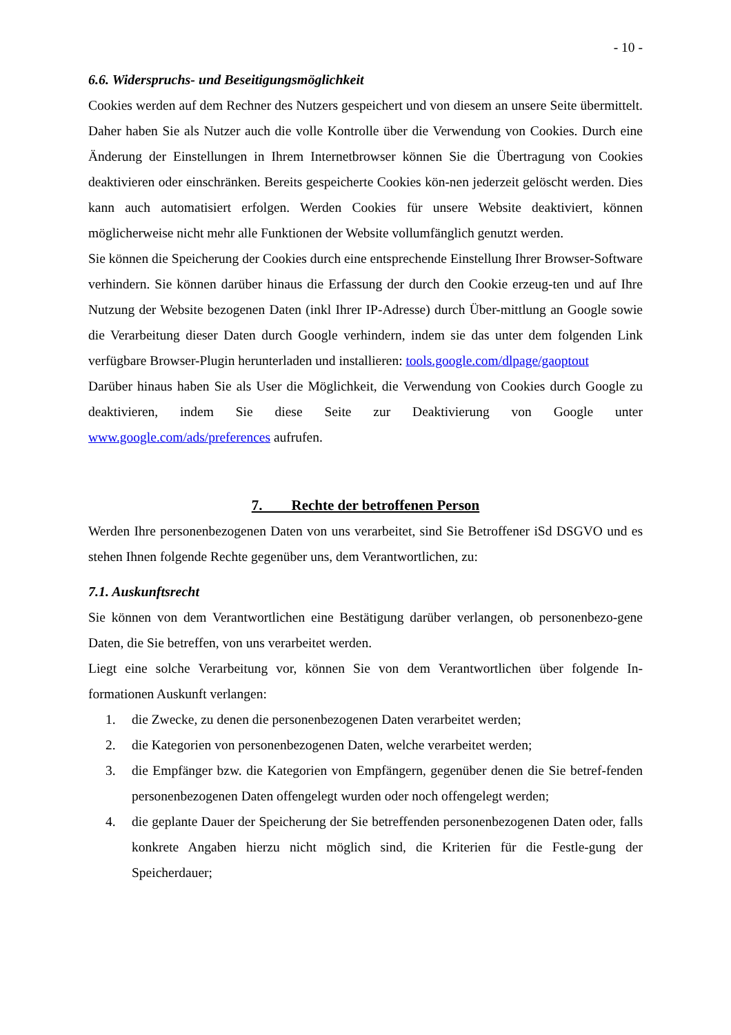- 10 -
6.6. Widerspruchs- und Beseitigungsmöglichkeit
Cookies werden auf dem Rechner des Nutzers gespeichert und von diesem an unsere Seite übermittelt. Daher haben Sie als Nutzer auch die volle Kontrolle über die Verwendung von Cookies. Durch eine Änderung der Einstellungen in Ihrem Internetbrowser können Sie die Übertragung von Cookies deaktivieren oder einschränken. Bereits gespeicherte Cookies kön-nen jederzeit gelöscht werden. Dies kann auch automatisiert erfolgen. Werden Cookies für unsere Website deaktiviert, können möglicherweise nicht mehr alle Funktionen der Website vollumfänglich genutzt werden.
Sie können die Speicherung der Cookies durch eine entsprechende Einstellung Ihrer Browser-Software verhindern. Sie können darüber hinaus die Erfassung der durch den Cookie erzeug-ten und auf Ihre Nutzung der Website bezogenen Daten (inkl Ihrer IP-Adresse) durch Über-mittlung an Google sowie die Verarbeitung dieser Daten durch Google verhindern, indem sie das unter dem folgenden Link verfügbare Browser-Plugin herunterladen und installieren: tools.google.com/dlpage/gaoptout
Darüber hinaus haben Sie als User die Möglichkeit, die Verwendung von Cookies durch Google zu deaktivieren, indem Sie diese Seite zur Deaktivierung von Google unter www.google.com/ads/preferences aufrufen.
7. Rechte der betroffenen Person
Werden Ihre personenbezogenen Daten von uns verarbeitet, sind Sie Betroffener iSd DSGVO und es stehen Ihnen folgende Rechte gegenüber uns, dem Verantwortlichen, zu:
7.1. Auskunftsrecht
Sie können von dem Verantwortlichen eine Bestätigung darüber verlangen, ob personenbezo-gene Daten, die Sie betreffen, von uns verarbeitet werden.
Liegt eine solche Verarbeitung vor, können Sie von dem Verantwortlichen über folgende In-formationen Auskunft verlangen:
1. die Zwecke, zu denen die personenbezogenen Daten verarbeitet werden;
2. die Kategorien von personenbezogenen Daten, welche verarbeitet werden;
3. die Empfänger bzw. die Kategorien von Empfängern, gegenüber denen die Sie betref-fenden personenbezogenen Daten offengelegt wurden oder noch offengelegt werden;
4. die geplante Dauer der Speicherung der Sie betreffenden personenbezogenen Daten oder, falls konkrete Angaben hierzu nicht möglich sind, die Kriterien für die Festle-gung der Speicherdauer;